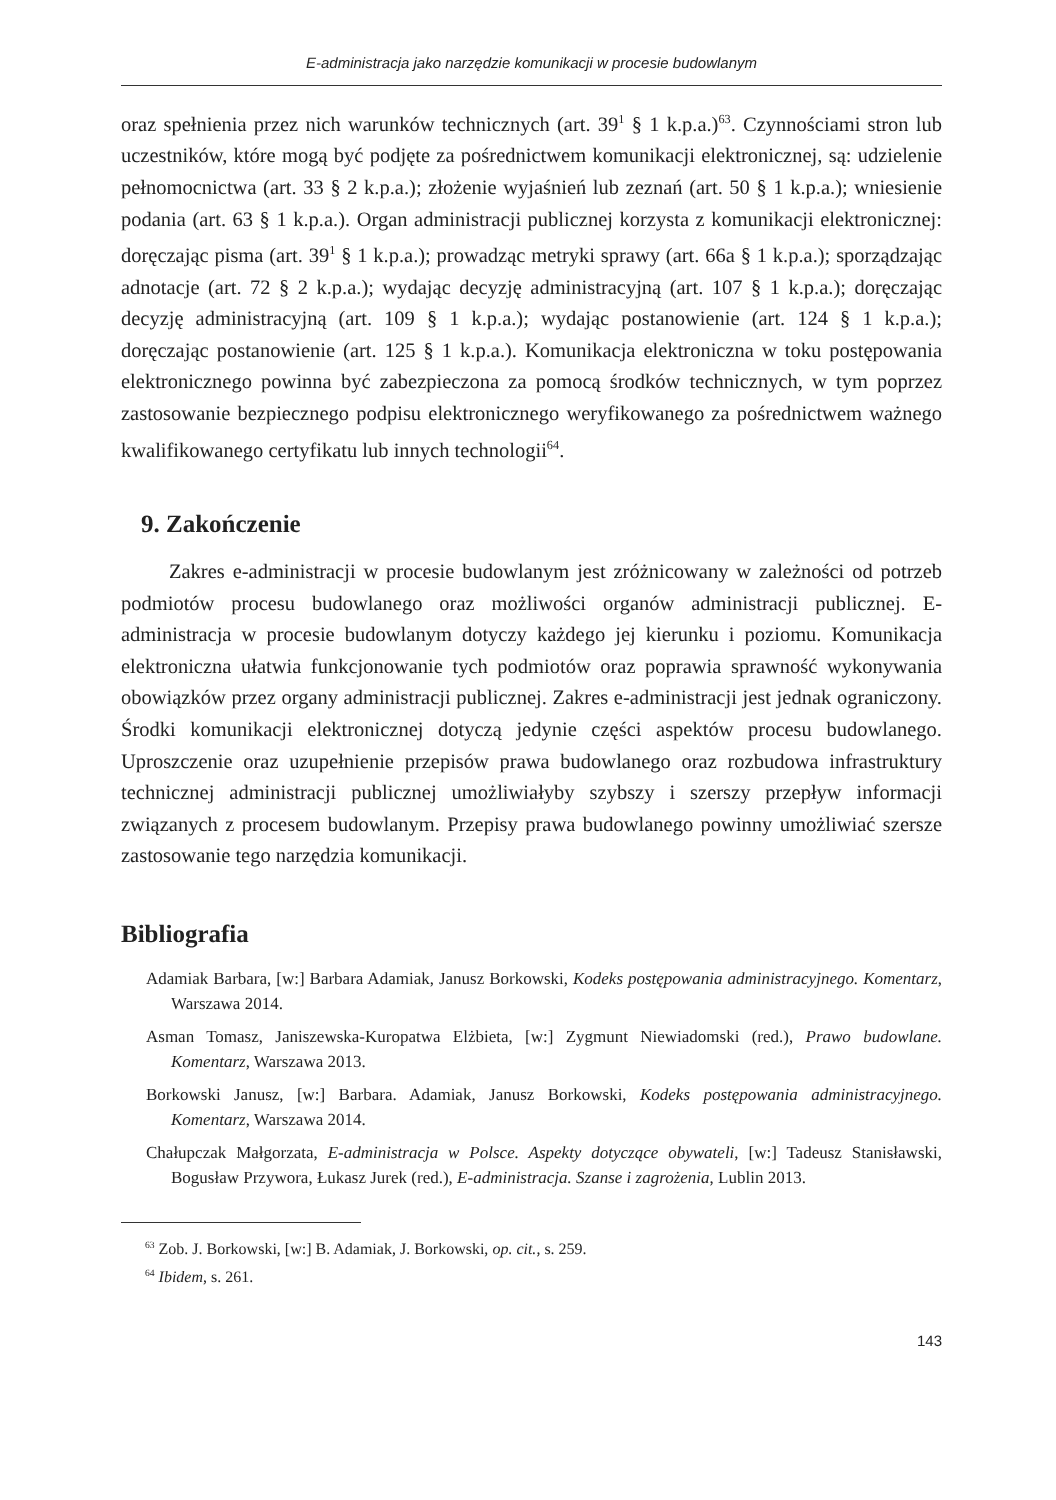E-administracja jako narzędzie komunikacji w procesie budowlanym
oraz spełnienia przez nich warunków technicznych (art. 39<sup>1</sup> § 1 k.p.a.)<sup>63</sup>. Czynnościami stron lub uczestników, które mogą być podjęte za pośrednictwem komunikacji elektronicznej, są: udzielenie pełnomocnictwa (art. 33 § 2 k.p.a.); złożenie wyjaśnień lub zeznań (art. 50 § 1 k.p.a.); wniesienie podania (art. 63 § 1 k.p.a.). Organ administracji publicznej korzysta z komunikacji elektronicznej: doręczając pisma (art. 39<sup>1</sup> § 1 k.p.a.); prowadząc metryki sprawy (art. 66a § 1 k.p.a.); sporządzając adnotacje (art. 72 § 2 k.p.a.); wydając decyzję administracyjną (art. 107 § 1 k.p.a.); doręczając decyzję administracyjną (art. 109 § 1 k.p.a.); wydając postanowienie (art. 124 § 1 k.p.a.); doręczając postanowienie (art. 125 § 1 k.p.a.). Komunikacja elektroniczna w toku postępowania elektronicznego powinna być zabezpieczona za pomocą środków technicznych, w tym poprzez zastosowanie bezpiecznego podpisu elektronicznego weryfikowanego za pośrednictwem ważnego kwalifikowanego certyfikatu lub innych technologii<sup>64</sup>.
9. Zakończenie
Zakres e-administracji w procesie budowlanym jest zróżnicowany w zależności od potrzeb podmiotów procesu budowlanego oraz możliwości organów administracji publicznej. E-administracja w procesie budowlanym dotyczy każdego jej kierunku i poziomu. Komunikacja elektroniczna ułatwia funkcjonowanie tych podmiotów oraz poprawia sprawność wykonywania obowiązków przez organy administracji publicznej. Zakres e-administracji jest jednak ograniczony. Środki komunikacji elektronicznej dotyczą jedynie części aspektów procesu budowlanego. Uproszczenie oraz uzupełnienie przepisów prawa budowlanego oraz rozbudowa infrastruktury technicznej administracji publicznej umożliwiałyby szybszy i szerszy przepływ informacji związanych z procesem budowlanym. Przepisy prawa budowlanego powinny umożliwiać szersze zastosowanie tego narzędzia komunikacji.
Bibliografia
Adamiak Barbara, [w:] Barbara Adamiak, Janusz Borkowski, Kodeks postępowania administracyjnego. Komentarz, Warszawa 2014.
Asman Tomasz, Janiszewska-Kuropatwa Elżbieta, [w:] Zygmunt Niewiadomski (red.), Prawo budowlane. Komentarz, Warszawa 2013.
Borkowski Janusz, [w:] Barbara. Adamiak, Janusz Borkowski, Kodeks postępowania administracyjnego. Komentarz, Warszawa 2014.
Chałupczak Małgorzata, E-administracja w Polsce. Aspekty dotyczące obywateli, [w:] Tadeusz Stanisławski, Bogusław Przywora, Łukasz Jurek (red.), E-administracja. Szanse i zagrożenia, Lublin 2013.
<sup>63</sup> Zob. J. Borkowski, [w:] B. Adamiak, J. Borkowski, op. cit., s. 259.
<sup>64</sup> Ibidem, s. 261.
143